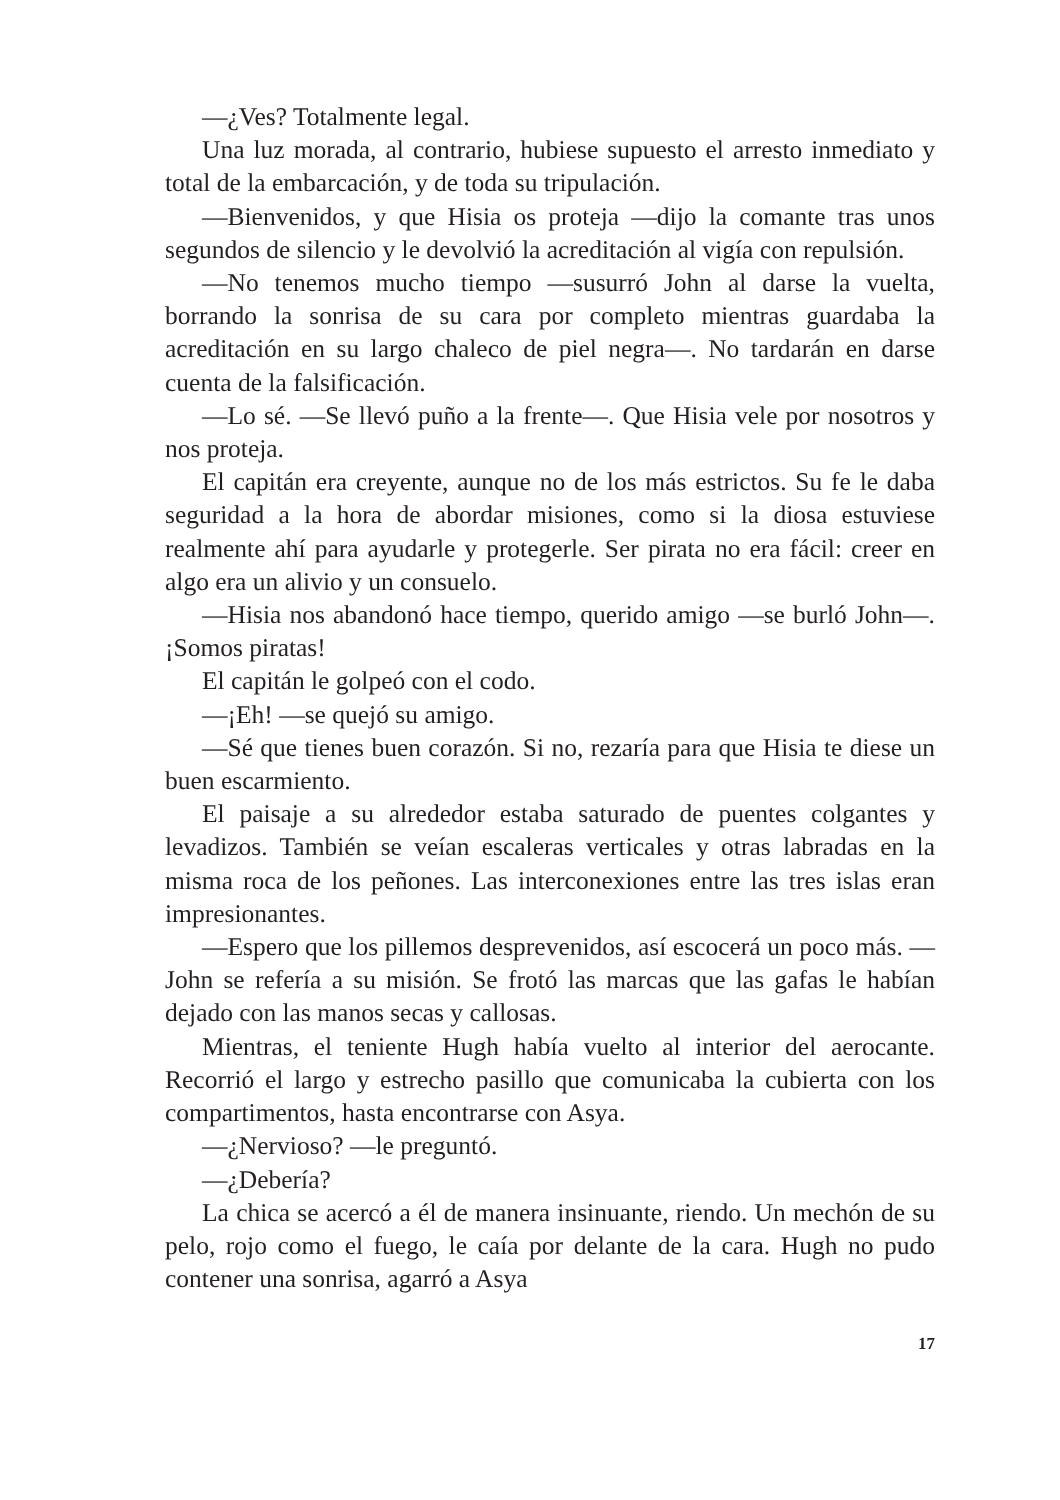—¿Ves? Totalmente legal.
Una luz morada, al contrario, hubiese supuesto el arresto inmediato y total de la embarcación, y de toda su tripulación.
—Bienvenidos, y que Hisia os proteja —dijo la comante tras unos segundos de silencio y le devolvió la acreditación al vigía con repulsión.
—No tenemos mucho tiempo —susurró John al darse la vuelta, borrando la sonrisa de su cara por completo mientras guardaba la acreditación en su largo chaleco de piel negra—. No tardarán en darse cuenta de la falsificación.
—Lo sé. —Se llevó puño a la frente—. Que Hisia vele por nosotros y nos proteja.
El capitán era creyente, aunque no de los más estrictos. Su fe le daba seguridad a la hora de abordar misiones, como si la diosa estuviese realmente ahí para ayudarle y protegerle. Ser pirata no era fácil: creer en algo era un alivio y un consuelo.
—Hisia nos abandonó hace tiempo, querido amigo —se burló John—. ¡Somos piratas!
El capitán le golpeó con el codo.
—¡Eh! —se quejó su amigo.
—Sé que tienes buen corazón. Si no, rezaría para que Hisia te diese un buen escarmiento.
El paisaje a su alrededor estaba saturado de puentes colgantes y levadizos. También se veían escaleras verticales y otras labradas en la misma roca de los peñones. Las interconexiones entre las tres islas eran impresionantes.
—Espero que los pillemos desprevenidos, así escocerá un poco más. —John se refería a su misión. Se frotó las marcas que las gafas le habían dejado con las manos secas y callosas.
Mientras, el teniente Hugh había vuelto al interior del aerocante. Recorrió el largo y estrecho pasillo que comunicaba la cubierta con los compartimentos, hasta encontrarse con Asya.
—¿Nervioso? —le preguntó.
—¿Debería?
La chica se acercó a él de manera insinuante, riendo. Un mechón de su pelo, rojo como el fuego, le caía por delante de la cara. Hugh no pudo contener una sonrisa, agarró a Asya
17